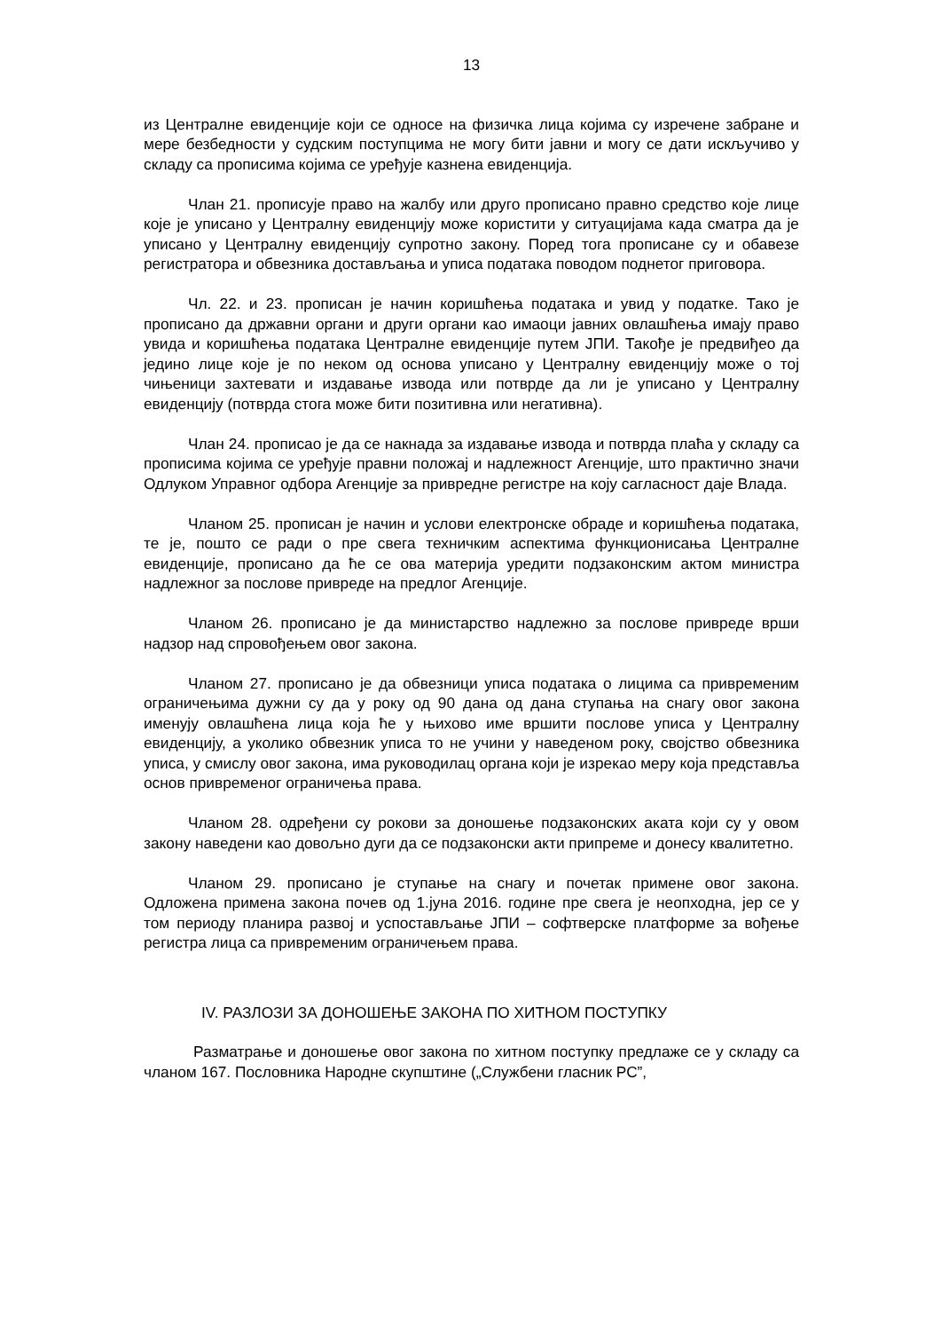13
из Централне евиденције који се односе на физичка лица којима су изречене забране и мере безбедности у судским поступцима не могу бити јавни и могу се дати искључиво у складу са прописима којима се уређује казнена евиденција.
Члан 21. прописује право на жалбу или друго прописано правно средство које лице које је уписано у Централну евиденцију може користити у ситуацијама када сматра да је уписано у Централну евиденцију супротно закону. Поред тога прописане су и обавезе регистратора и обвезника достављања и уписа података поводом поднетог приговора.
Чл. 22. и 23. прописан је начин коришћења података и увид у податке. Тако је прописано да државни органи и други органи као имаоци јавних овлашћења имају право увида и коришћења података Централне евиденције путем ЈПИ. Такође је предвиђео да једино лице које је по неком од основа уписано у Централну евиденцију може о тој чињеници захтевати и издавање извода или потврде да ли је уписано у Централну евиденцију (потврда стога може бити позитивна или негативна).
Члан 24. прописао је да се накнада за издавање извода и потврда плаћа у складу са прописима којима се уређује правни положај и надлежност Агенције, што практично значи Одлуком Управног одбора Агенције за привредне регистре на коју сагласност даје Влада.
Чланом 25. прописан је начин и услови електронске обраде и коришћења података, те је, пошто се ради о пре свега техничким аспектима функционисања Централне евиденције, прописано да ће се ова материја уредити подзаконским актом министра надлежног за послове привреде на предлог Агенције.
Чланом 26. прописано је да министарство надлежно за послове привреде врши надзор над спровођењем овог закона.
Чланом 27. прописано је да обвезници уписа података о лицима са привременим ограничењима дужни су да у року од 90 дана од дана ступања на снагу овог закона именују овлашћена лица која ће у њихово име вршити послове уписа у Централну евиденцију, а уколико обвезник уписа то не учини у наведеном року, својство обвезника уписа, у смислу овог закона, има руководилац органа који је изрекао меру која представља основ привременог ограничења права.
Чланом 28. одређени су рокови за доношење подзаконских аката који су у овом закону наведени као довољно дуги да се подзаконски акти припреме и донесу квалитетно.
Чланом 29. прописано је ступање на снагу и почетак примене овог закона. Одложена примена закона почев од 1.јуна 2016. године пре свега је неопходна, јер се у том периоду планира развој и успостављање ЈПИ – софтверске платформе за вођење регистра лица са привременим ограничењем права.
IV. РАЗЛОЗИ ЗА ДОНОШЕЊЕ ЗАКОНА ПО ХИТНОМ ПОСТУПКУ
Разматрање и доношење овог закона по хитном поступку предлаже се у складу са чланом 167. Пословника Народне скупштине („Службени гласник РС”,